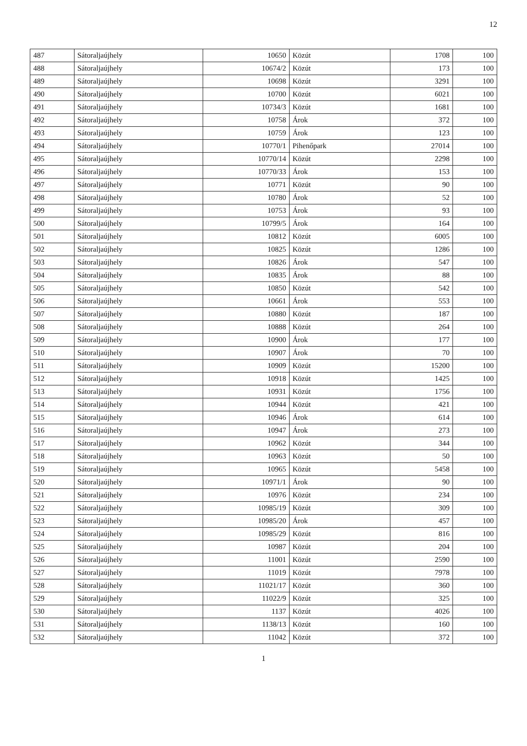12
| 487 | Sátoraljaújhely | 10650 | Közút | 1708 | 100 |
| 488 | Sátoraljaújhely | 10674/2 | Közút | 173 | 100 |
| 489 | Sátoraljaújhely | 10698 | Közút | 3291 | 100 |
| 490 | Sátoraljaújhely | 10700 | Közút | 6021 | 100 |
| 491 | Sátoraljaújhely | 10734/3 | Közút | 1681 | 100 |
| 492 | Sátoraljaújhely | 10758 | Árok | 372 | 100 |
| 493 | Sátoraljaújhely | 10759 | Árok | 123 | 100 |
| 494 | Sátoraljaújhely | 10770/1 | Pihenőpark | 27014 | 100 |
| 495 | Sátoraljaújhely | 10770/14 | Közút | 2298 | 100 |
| 496 | Sátoraljaújhely | 10770/33 | Árok | 153 | 100 |
| 497 | Sátoraljaújhely | 10771 | Közút | 90 | 100 |
| 498 | Sátoraljaújhely | 10780 | Árok | 52 | 100 |
| 499 | Sátoraljaújhely | 10753 | Árok | 93 | 100 |
| 500 | Sátoraljaújhely | 10799/5 | Árok | 164 | 100 |
| 501 | Sátoraljaújhely | 10812 | Közút | 6005 | 100 |
| 502 | Sátoraljaújhely | 10825 | Közút | 1286 | 100 |
| 503 | Sátoraljaújhely | 10826 | Árok | 547 | 100 |
| 504 | Sátoraljaújhely | 10835 | Árok | 88 | 100 |
| 505 | Sátoraljaújhely | 10850 | Közút | 542 | 100 |
| 506 | Sátoraljaújhely | 10661 | Árok | 553 | 100 |
| 507 | Sátoraljaújhely | 10880 | Közút | 187 | 100 |
| 508 | Sátoraljaújhely | 10888 | Közút | 264 | 100 |
| 509 | Sátoraljaújhely | 10900 | Árok | 177 | 100 |
| 510 | Sátoraljaújhely | 10907 | Árok | 70 | 100 |
| 511 | Sátoraljaújhely | 10909 | Közút | 15200 | 100 |
| 512 | Sátoraljaújhely | 10918 | Közút | 1425 | 100 |
| 513 | Sátoraljaújhely | 10931 | Közút | 1756 | 100 |
| 514 | Sátoraljaújhely | 10944 | Közút | 421 | 100 |
| 515 | Sátoraljaújhely | 10946 | Árok | 614 | 100 |
| 516 | Sátoraljaújhely | 10947 | Árok | 273 | 100 |
| 517 | Sátoraljaújhely | 10962 | Közút | 344 | 100 |
| 518 | Sátoraljaújhely | 10963 | Közút | 50 | 100 |
| 519 | Sátoraljaújhely | 10965 | Közút | 5458 | 100 |
| 520 | Sátoraljaújhely | 10971/1 | Árok | 90 | 100 |
| 521 | Sátoraljaújhely | 10976 | Közút | 234 | 100 |
| 522 | Sátoraljaújhely | 10985/19 | Közút | 309 | 100 |
| 523 | Sátoraljaújhely | 10985/20 | Árok | 457 | 100 |
| 524 | Sátoraljaújhely | 10985/29 | Közút | 816 | 100 |
| 525 | Sátoraljaújhely | 10987 | Közút | 204 | 100 |
| 526 | Sátoraljaújhely | 11001 | Közút | 2590 | 100 |
| 527 | Sátoraljaújhely | 11019 | Közút | 7978 | 100 |
| 528 | Sátoraljaújhely | 11021/17 | Közút | 360 | 100 |
| 529 | Sátoraljaújhely | 11022/9 | Közút | 325 | 100 |
| 530 | Sátoraljaújhely | 1137 | Közút | 4026 | 100 |
| 531 | Sátoraljaújhely | 1138/13 | Közút | 160 | 100 |
| 532 | Sátoraljaújhely | 11042 | Közút | 372 | 100 |
1